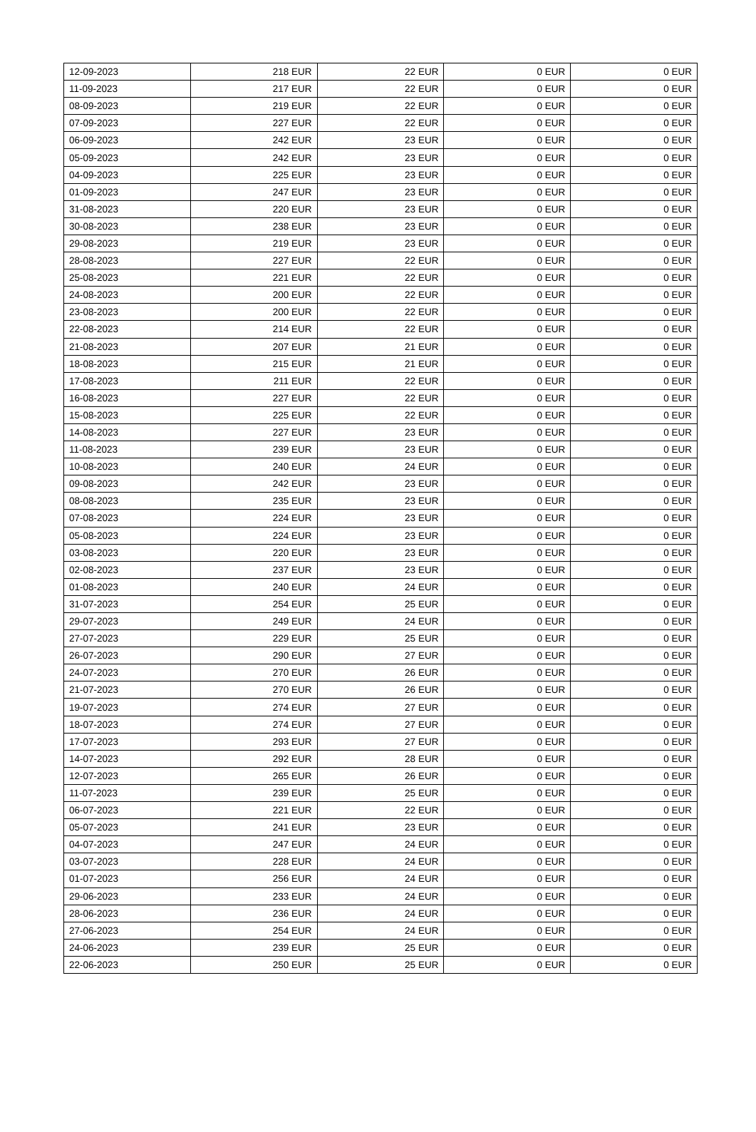| 12-09-2023 | 218 EUR | 22 EUR | 0 EUR | 0 EUR |
| 11-09-2023 | 217 EUR | 22 EUR | 0 EUR | 0 EUR |
| 08-09-2023 | 219 EUR | 22 EUR | 0 EUR | 0 EUR |
| 07-09-2023 | 227 EUR | 22 EUR | 0 EUR | 0 EUR |
| 06-09-2023 | 242 EUR | 23 EUR | 0 EUR | 0 EUR |
| 05-09-2023 | 242 EUR | 23 EUR | 0 EUR | 0 EUR |
| 04-09-2023 | 225 EUR | 23 EUR | 0 EUR | 0 EUR |
| 01-09-2023 | 247 EUR | 23 EUR | 0 EUR | 0 EUR |
| 31-08-2023 | 220 EUR | 23 EUR | 0 EUR | 0 EUR |
| 30-08-2023 | 238 EUR | 23 EUR | 0 EUR | 0 EUR |
| 29-08-2023 | 219 EUR | 23 EUR | 0 EUR | 0 EUR |
| 28-08-2023 | 227 EUR | 22 EUR | 0 EUR | 0 EUR |
| 25-08-2023 | 221 EUR | 22 EUR | 0 EUR | 0 EUR |
| 24-08-2023 | 200 EUR | 22 EUR | 0 EUR | 0 EUR |
| 23-08-2023 | 200 EUR | 22 EUR | 0 EUR | 0 EUR |
| 22-08-2023 | 214 EUR | 22 EUR | 0 EUR | 0 EUR |
| 21-08-2023 | 207 EUR | 21 EUR | 0 EUR | 0 EUR |
| 18-08-2023 | 215 EUR | 21 EUR | 0 EUR | 0 EUR |
| 17-08-2023 | 211 EUR | 22 EUR | 0 EUR | 0 EUR |
| 16-08-2023 | 227 EUR | 22 EUR | 0 EUR | 0 EUR |
| 15-08-2023 | 225 EUR | 22 EUR | 0 EUR | 0 EUR |
| 14-08-2023 | 227 EUR | 23 EUR | 0 EUR | 0 EUR |
| 11-08-2023 | 239 EUR | 23 EUR | 0 EUR | 0 EUR |
| 10-08-2023 | 240 EUR | 24 EUR | 0 EUR | 0 EUR |
| 09-08-2023 | 242 EUR | 23 EUR | 0 EUR | 0 EUR |
| 08-08-2023 | 235 EUR | 23 EUR | 0 EUR | 0 EUR |
| 07-08-2023 | 224 EUR | 23 EUR | 0 EUR | 0 EUR |
| 05-08-2023 | 224 EUR | 23 EUR | 0 EUR | 0 EUR |
| 03-08-2023 | 220 EUR | 23 EUR | 0 EUR | 0 EUR |
| 02-08-2023 | 237 EUR | 23 EUR | 0 EUR | 0 EUR |
| 01-08-2023 | 240 EUR | 24 EUR | 0 EUR | 0 EUR |
| 31-07-2023 | 254 EUR | 25 EUR | 0 EUR | 0 EUR |
| 29-07-2023 | 249 EUR | 24 EUR | 0 EUR | 0 EUR |
| 27-07-2023 | 229 EUR | 25 EUR | 0 EUR | 0 EUR |
| 26-07-2023 | 290 EUR | 27 EUR | 0 EUR | 0 EUR |
| 24-07-2023 | 270 EUR | 26 EUR | 0 EUR | 0 EUR |
| 21-07-2023 | 270 EUR | 26 EUR | 0 EUR | 0 EUR |
| 19-07-2023 | 274 EUR | 27 EUR | 0 EUR | 0 EUR |
| 18-07-2023 | 274 EUR | 27 EUR | 0 EUR | 0 EUR |
| 17-07-2023 | 293 EUR | 27 EUR | 0 EUR | 0 EUR |
| 14-07-2023 | 292 EUR | 28 EUR | 0 EUR | 0 EUR |
| 12-07-2023 | 265 EUR | 26 EUR | 0 EUR | 0 EUR |
| 11-07-2023 | 239 EUR | 25 EUR | 0 EUR | 0 EUR |
| 06-07-2023 | 221 EUR | 22 EUR | 0 EUR | 0 EUR |
| 05-07-2023 | 241 EUR | 23 EUR | 0 EUR | 0 EUR |
| 04-07-2023 | 247 EUR | 24 EUR | 0 EUR | 0 EUR |
| 03-07-2023 | 228 EUR | 24 EUR | 0 EUR | 0 EUR |
| 01-07-2023 | 256 EUR | 24 EUR | 0 EUR | 0 EUR |
| 29-06-2023 | 233 EUR | 24 EUR | 0 EUR | 0 EUR |
| 28-06-2023 | 236 EUR | 24 EUR | 0 EUR | 0 EUR |
| 27-06-2023 | 254 EUR | 24 EUR | 0 EUR | 0 EUR |
| 24-06-2023 | 239 EUR | 25 EUR | 0 EUR | 0 EUR |
| 22-06-2023 | 250 EUR | 25 EUR | 0 EUR | 0 EUR |